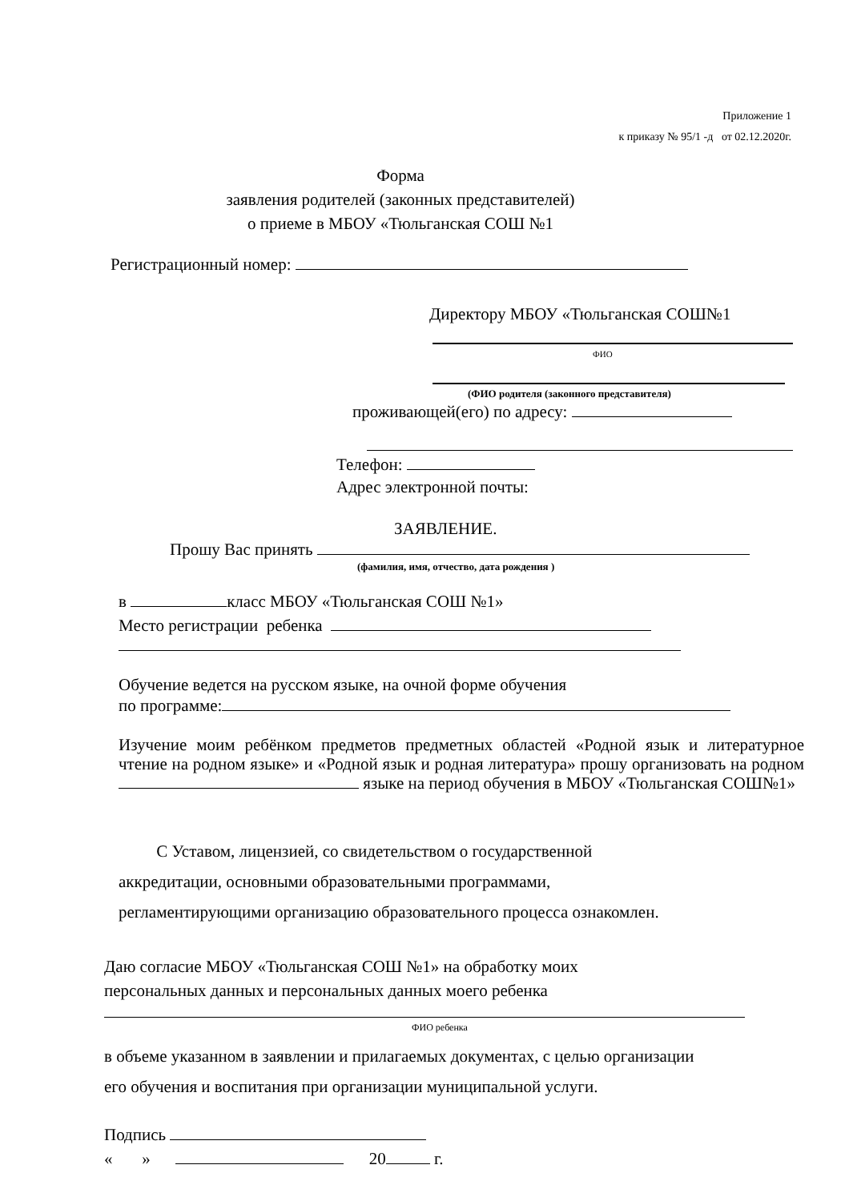Приложение 1
к приказу № 95/1 -д от 02.12.2020г.
Форма
заявления родителей (законных представителей)
о приеме в МБОУ «Тюльганская СОШ №1
Регистрационный номер:
Директору МБОУ «Тюльганская СОШ№1
ФИО
(ФИО родителя (законного представителя)
проживающей(его) по адресу:
Телефон:
Адрес электронной почты:
ЗАЯВЛЕНИЕ.
Прошу Вас принять
(фамилия, имя, отчество, дата рождения )
в класс МБОУ «Тюльганская СОШ №1»
Место регистрации ребенка
Обучение ведется на русском языке, на очной форме обучения
по программе:
Изучение моим ребёнком предметов предметных областей «Родной язык и литературное чтение на родном языке» и «Родной язык и родная литература» прошу организовать на родном языке на период обучения в МБОУ «Тюльганская СОШ№1»
С Уставом, лицензией, со свидетельством о государственной
аккредитации, основными образовательными программами,
регламентирующими организацию образовательного процесса ознакомлен.
Даю согласие МБОУ «Тюльганская СОШ №1» на обработку моих
персональных данных и персональных данных моего ребенка
ФИО ребенка
в объеме указанном в заявлении и прилагаемых документах, с целью организации
его обучения и воспитания при организации муниципальной услуги.
Подпись
« » 20 г.